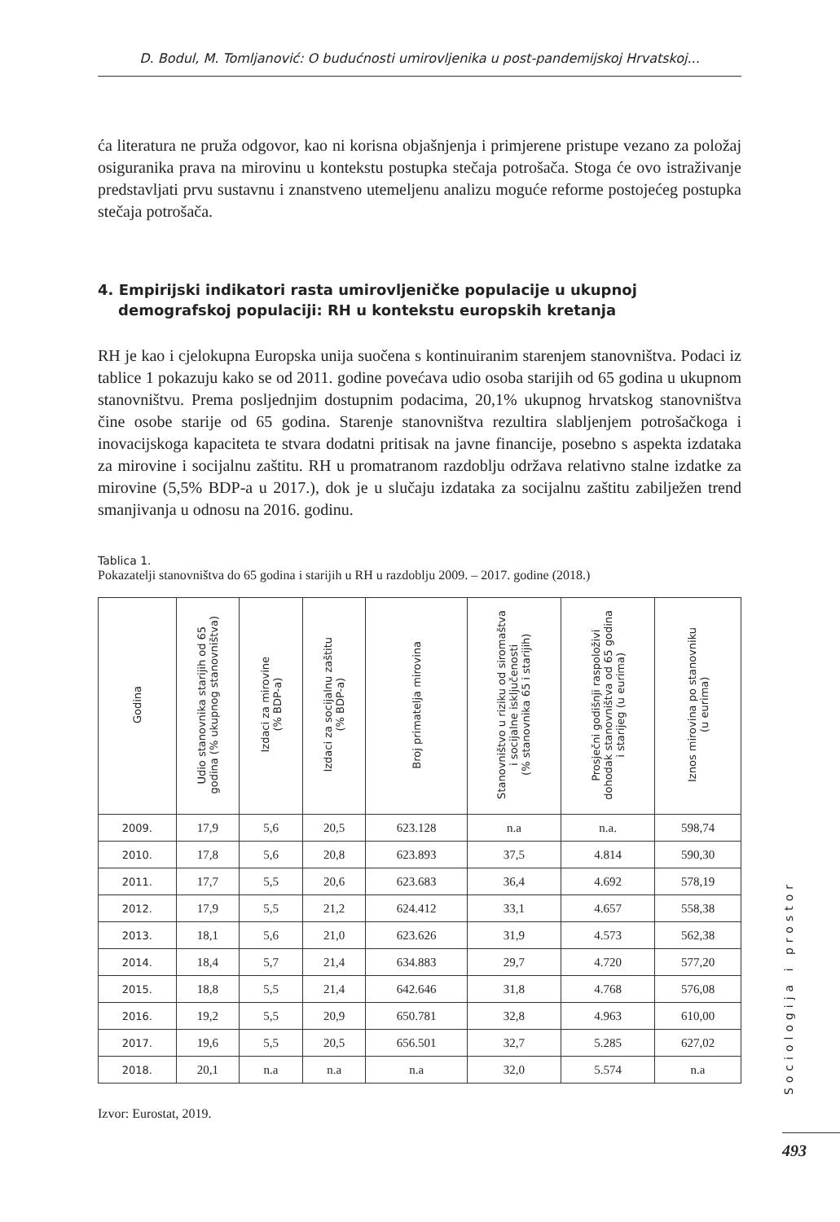D. Bodul, M. Tomljanović: O budućnosti umirovljenika u post-pandemijskoj Hrvatskoj...
ća literatura ne pruža odgovor, kao ni korisna objašnjenja i primjerene pristupe vezano za položaj osiguranika prava na mirovinu u kontekstu postupka stečaja potrošača. Stoga će ovo istraživanje predstavljati prvu sustavnu i znanstveno utemeljenu analizu moguće reforme postojećeg postupka stečaja potrošača.
4. Empirijski indikatori rasta umirovljeničke populacije u ukupnoj
demografskoj populaciji: RH u kontekstu europskih kretanja
RH je kao i cjelokupna Europska unija suočena s kontinuiranim starenjem stanovništva. Podaci iz tablice 1 pokazuju kako se od 2011. godine povećava udio osoba starijih od 65 godina u ukupnom stanovništvu. Prema posljednjim dostupnim podacima, 20,1% ukupnog hrvatskog stanovništva čine osobe starije od 65 godina. Starenje stanovništva rezultira slabljenjem potrošačkoga i inovacijskoga kapaciteta te stvara dodatni pritisak na javne financije, posebno s aspekta izdataka za mirovine i socijalnu zaštitu. RH u promatranom razdoblju održava relativno stalne izdatke za mirovine (5,5% BDP-a u 2017.), dok je u slučaju izdataka za socijalnu zaštitu zabilježen trend smanjivanja u odnosu na 2016. godinu.
Tablica 1.
Pokazatelji stanovništva do 65 godina i starijih u RH u razdoblju 2009. – 2017. godine (2018.)
| Godina | Udio stanovnika starijih od 65 godina (% ukupnog stanovništva) | Izdaci za mirovine (% BDP-a) | Izdaci za socijalnu zaštitu (% BDP-a) | Broj primatelja mirovina | Stanovništvo u riziku od siromaštva i socijalne isključenosti (% stanovnika 65 i starijih) | Prosječni godišnji raspoloživi dohodak stanovništva od 65 godina i starijeg (u eurima) | Iznos mirovina po stanovniku (u eurima) |
| --- | --- | --- | --- | --- | --- | --- | --- |
| 2009. | 17,9 | 5,6 | 20,5 | 623.128 | n.a | n.a. | 598,74 |
| 2010. | 17,8 | 5,6 | 20,8 | 623.893 | 37,5 | 4.814 | 590,30 |
| 2011. | 17,7 | 5,5 | 20,6 | 623.683 | 36,4 | 4.692 | 578,19 |
| 2012. | 17,9 | 5,5 | 21,2 | 624.412 | 33,1 | 4.657 | 558,38 |
| 2013. | 18,1 | 5,6 | 21,0 | 623.626 | 31,9 | 4.573 | 562,38 |
| 2014. | 18,4 | 5,7 | 21,4 | 634.883 | 29,7 | 4.720 | 577,20 |
| 2015. | 18,8 | 5,5 | 21,4 | 642.646 | 31,8 | 4.768 | 576,08 |
| 2016. | 19,2 | 5,5 | 20,9 | 650.781 | 32,8 | 4.963 | 610,00 |
| 2017. | 19,6 | 5,5 | 20,5 | 656.501 | 32,7 | 5.285 | 627,02 |
| 2018. | 20,1 | n.a | n.a | n.a | 32,0 | 5.574 | n.a |
Izvor: Eurostat, 2019.
Sociologija i prostor
493